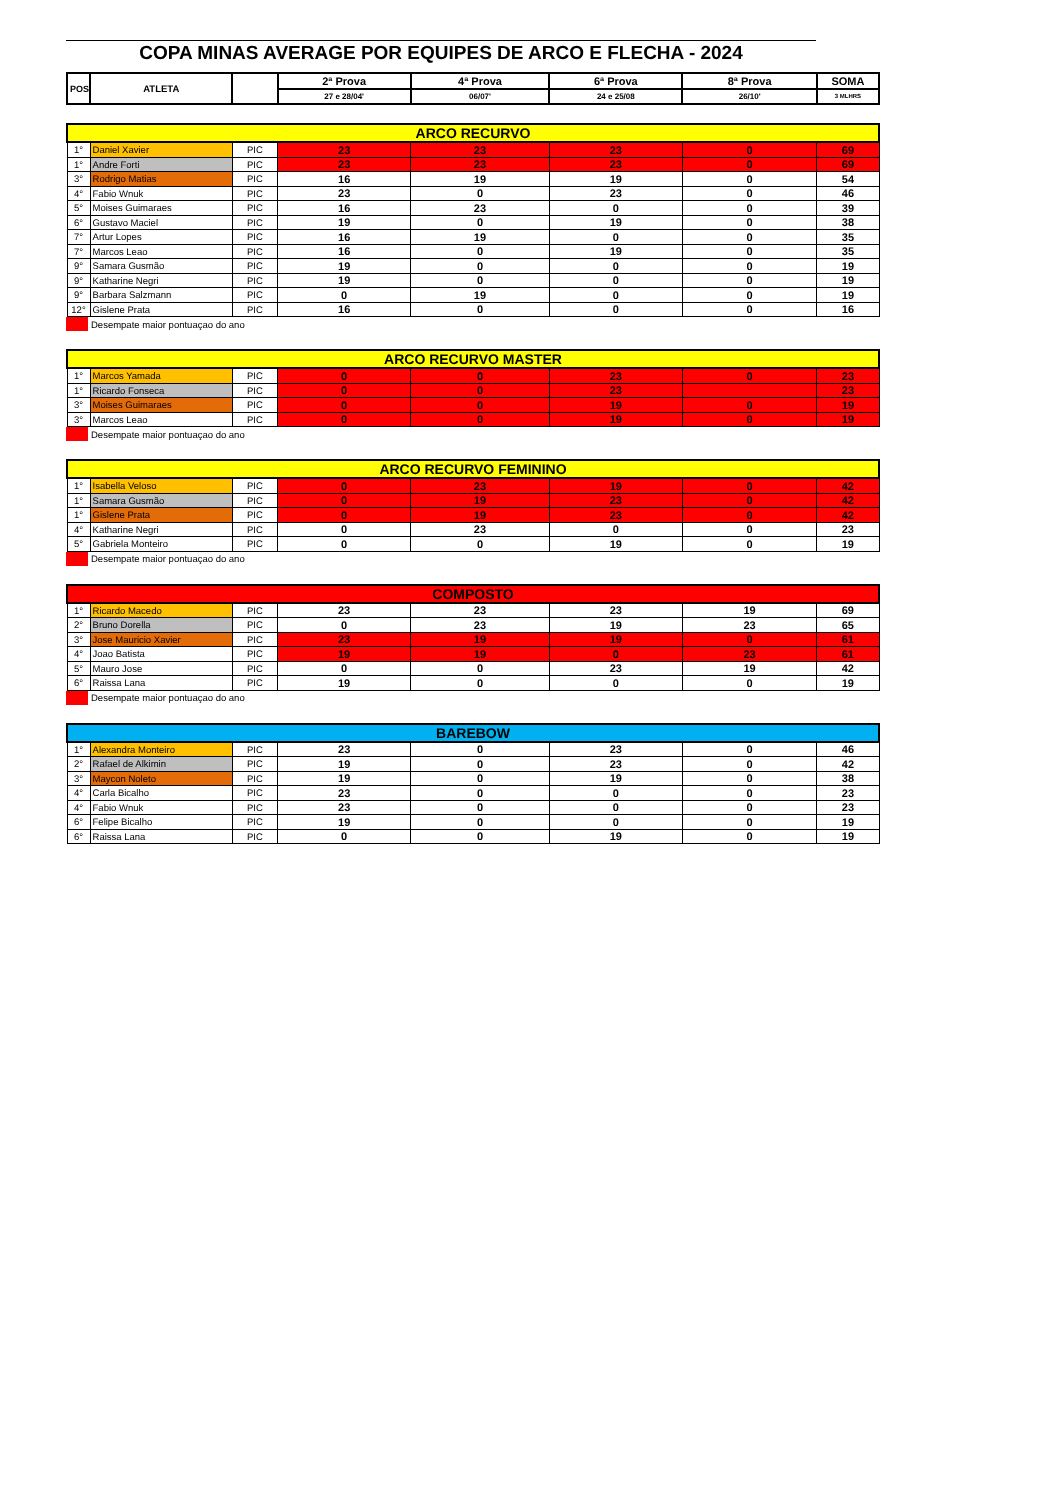COPA MINAS AVERAGE POR EQUIPES DE ARCO E FLECHA - 2024
| POS | ATLETA | | 2ª Prova | 4ª Prova | 6ª Prova | 8ª Prova | SOMA |
| --- | --- | --- | --- | --- | --- | --- | --- |
| | | | 27 e 28/04' | 06/07' | 24 e 25/08 | 26/10' | 3 MLHRS |
| ARCO RECURVO | | | | | | | |
| 1° | Daniel Xavier | PIC | 23 | 23 | 23 | 0 | 69 |
| 1° | Andre Forti | PIC | 23 | 23 | 23 | 0 | 69 |
| 3° | Rodrigo Matias | PIC | 16 | 19 | 19 | 0 | 54 |
| 4° | Fabio Wnuk | PIC | 23 | 0 | 23 | 0 | 46 |
| 5° | Moises Guimaraes | PIC | 16 | 23 | 0 | 0 | 39 |
| 6° | Gustavo Maciel | PIC | 19 | 0 | 19 | 0 | 38 |
| 7° | Artur Lopes | PIC | 16 | 19 | 0 | 0 | 35 |
| 7° | Marcos Leao | PIC | 16 | 0 | 19 | 0 | 35 |
| 9° | Samara Gusmão | PIC | 19 | 0 | 0 | 0 | 19 |
| 9° | Katharine Negri | PIC | 19 | 0 | 0 | 0 | 19 |
| 9° | Barbara Salzmann | PIC | 0 | 19 | 0 | 0 | 19 |
| 12° | Gislene Prata | PIC | 16 | 0 | 0 | 0 | 16 |
Desempate maior pontuaçao do ano
| ARCO RECURVO MASTER | | | | | | | |
| 1° | Marcos Yamada | PIC | 0 | 0 | 23 | 0 | 23 |
| 1° | Ricardo Fonseca | PIC | 0 | 0 | 23 | | 23 |
| 3° | Moises Guimaraes | PIC | 0 | 0 | 19 | 0 | 19 |
| 3° | Marcos Leao | PIC | 0 | 0 | 19 | 0 | 19 |
Desempate maior pontuaçao do ano
| ARCO RECURVO FEMININO | | | | | | | |
| 1° | Isabella Veloso | PIC | 0 | 23 | 19 | 0 | 42 |
| 1° | Samara Gusmão | PIC | 0 | 19 | 23 | 0 | 42 |
| 1° | Gislene Prata | PIC | 0 | 19 | 23 | 0 | 42 |
| 4° | Katharine Negri | PIC | 0 | 23 | 0 | 0 | 23 |
| 5° | Gabriela Monteiro | PIC | 0 | 0 | 19 | 0 | 19 |
Desempate maior pontuaçao do ano
| COMPOSTO | | | | | | | |
| 1° | Ricardo Macedo | PIC | 23 | 23 | 23 | 19 | 69 |
| 2° | Bruno Dorella | PIC | 0 | 23 | 19 | 23 | 65 |
| 3° | Jose Mauricio Xavier | PIC | 23 | 19 | 19 | 0 | 61 |
| 4° | Joao Batista | PIC | 19 | 19 | 0 | 23 | 61 |
| 5° | Mauro Jose | PIC | 0 | 0 | 23 | 19 | 42 |
| 6° | Raissa Lana | PIC | 19 | 0 | 0 | 0 | 19 |
Desempate maior pontuaçao do ano
| BAREBOW | | | | | | | |
| 1° | Alexandra Monteiro | PIC | 23 | 0 | 23 | 0 | 46 |
| 2° | Rafael de Alkimin | PIC | 19 | 0 | 23 | 0 | 42 |
| 3° | Maycon Noleto | PIC | 19 | 0 | 19 | 0 | 38 |
| 4° | Carla Bicalho | PIC | 23 | 0 | 0 | 0 | 23 |
| 4° | Fabio Wnuk | PIC | 23 | 0 | 0 | 0 | 23 |
| 6° | Felipe Bicalho | PIC | 19 | 0 | 0 | 0 | 19 |
| 6° | Raissa Lana | PIC | 0 | 0 | 19 | 0 | 19 |